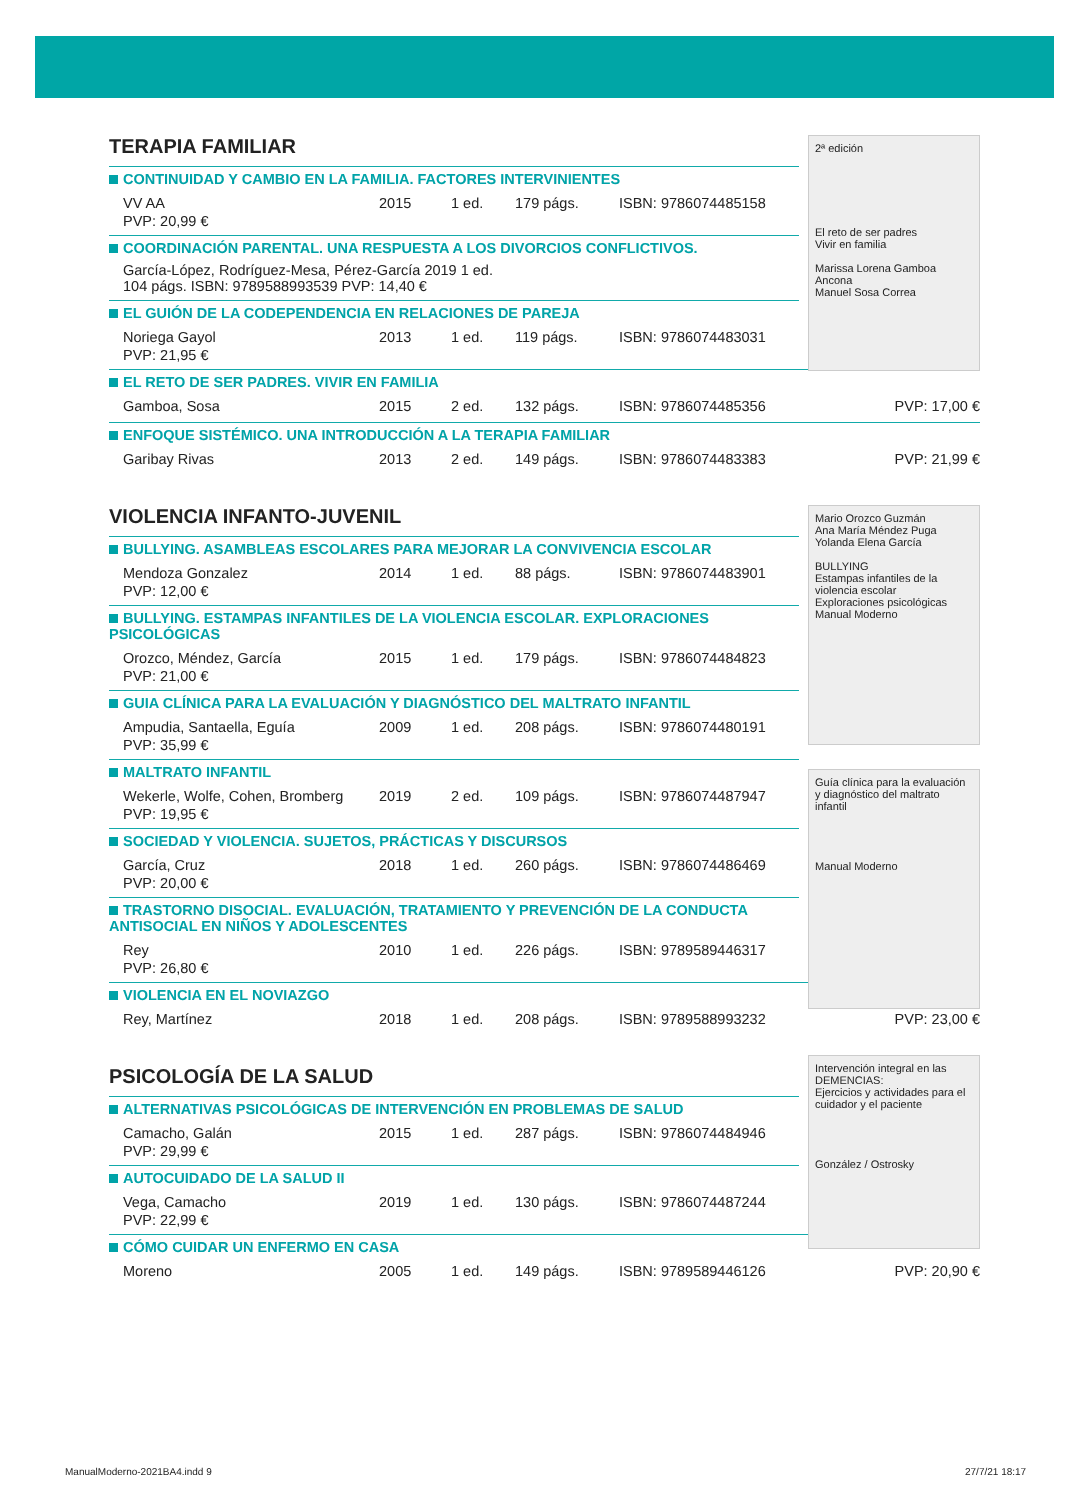2ª edición
El reto de ser padres
Vivir en familia
Marissa Lorena Gamboa Ancona
Manuel Sosa Correa
TERAPIA FAMILIAR
CONTINUIDAD Y CAMBIO EN LA FAMILIA. FACTORES INTERVINIENTES
VV AA 2015 1 ed. 179 págs. ISBN: 9786074485158
PVP: 20,99 €
COORDINACIÓN PARENTAL. UNA RESPUESTA A LOS DIVORCIOS CONFLICTIVOS.
García-López, Rodríguez-Mesa, Pérez-García 2019 1 ed.
104 págs. ISBN: 9789588993539 PVP: 14,40 €
EL GUIÓN DE LA CODEPENDENCIA EN RELACIONES DE PAREJA
Noriega Gayol 2013 1 ed. 119 págs. ISBN: 9786074483031
PVP: 21,95 €
EL RETO DE SER PADRES. VIVIR EN FAMILIA
Gamboa, Sosa 2015 2 ed. 132 págs. ISBN: 9786074485356 PVP: 17,00 €
ENFOQUE SISTÉMICO. UNA INTRODUCCIÓN A LA TERAPIA FAMILIAR
Garibay Rivas 2013 2 ed. 149 págs. ISBN: 9786074483383 PVP: 21,99 €
Mario Orozco Guzmán
Ana María Méndez Puga
Yolanda Elena García
BULLYING
Estampas infantiles de la violencia escolar
Exploraciones psicológicas
Manual Moderno
Guía clínica para la evaluación y diagnóstico del maltrato infantil
Manual Moderno
VIOLENCIA INFANTO-JUVENIL
BULLYING. ASAMBLEAS ESCOLARES PARA MEJORAR LA CONVIVENCIA ESCOLAR
Mendoza Gonzalez 2014 1 ed. 88 págs. ISBN: 9786074483901
PVP: 12,00 €
BULLYING. ESTAMPAS INFANTILES DE LA VIOLENCIA ESCOLAR. EXPLORACIONES PSICOLÓGICAS
Orozco, Méndez, García 2015 1 ed. 179 págs. ISBN: 9786074484823
PVP: 21,00 €
GUIA CLÍNICA PARA LA EVALUACIÓN Y DIAGNÓSTICO DEL MALTRATO INFANTIL
Ampudia, Santaella, Eguía 2009 1 ed. 208 págs. ISBN: 9786074480191
PVP: 35,99 €
MALTRATO INFANTIL
Wekerle, Wolfe, Cohen, Bromberg 2019 2 ed. 109 págs. ISBN: 9786074487947
PVP: 19,95 €
SOCIEDAD Y VIOLENCIA. SUJETOS, PRÁCTICAS Y DISCURSOS
García, Cruz 2018 1 ed. 260 págs. ISBN: 9786074486469
PVP: 20,00 €
TRASTORNO DISOCIAL. EVALUACIÓN, TRATAMIENTO Y PREVENCIÓN DE LA CONDUCTA ANTISOCIAL EN NIÑOS Y ADOLESCENTES
Rey 2010 1 ed. 226 págs. ISBN: 9789589446317
PVP: 26,80 €
VIOLENCIA EN EL NOVIAZGO
Rey, Martínez 2018 1 ed. 208 págs. ISBN: 9789588993232 PVP: 23,00 €
Intervención integral en las
DEMENCIAS:
Ejercicios y actividades para el cuidador y el paciente
González / Ostrosky
PSICOLOGÍA DE LA SALUD
ALTERNATIVAS PSICOLÓGICAS DE INTERVENCIÓN EN PROBLEMAS DE SALUD
Camacho, Galán 2015 1 ed. 287 págs. ISBN: 9786074484946
PVP: 29,99 €
AUTOCUIDADO DE LA SALUD II
Vega, Camacho 2019 1 ed. 130 págs. ISBN: 9786074487244
PVP: 22,99 €
CÓMO CUIDAR UN ENFERMO EN CASA
Moreno 2005 1 ed. 149 págs. ISBN: 9789589446126 PVP: 20,90 €
ManualModerno-2021BA4.indd 9 27/7/21 18:17